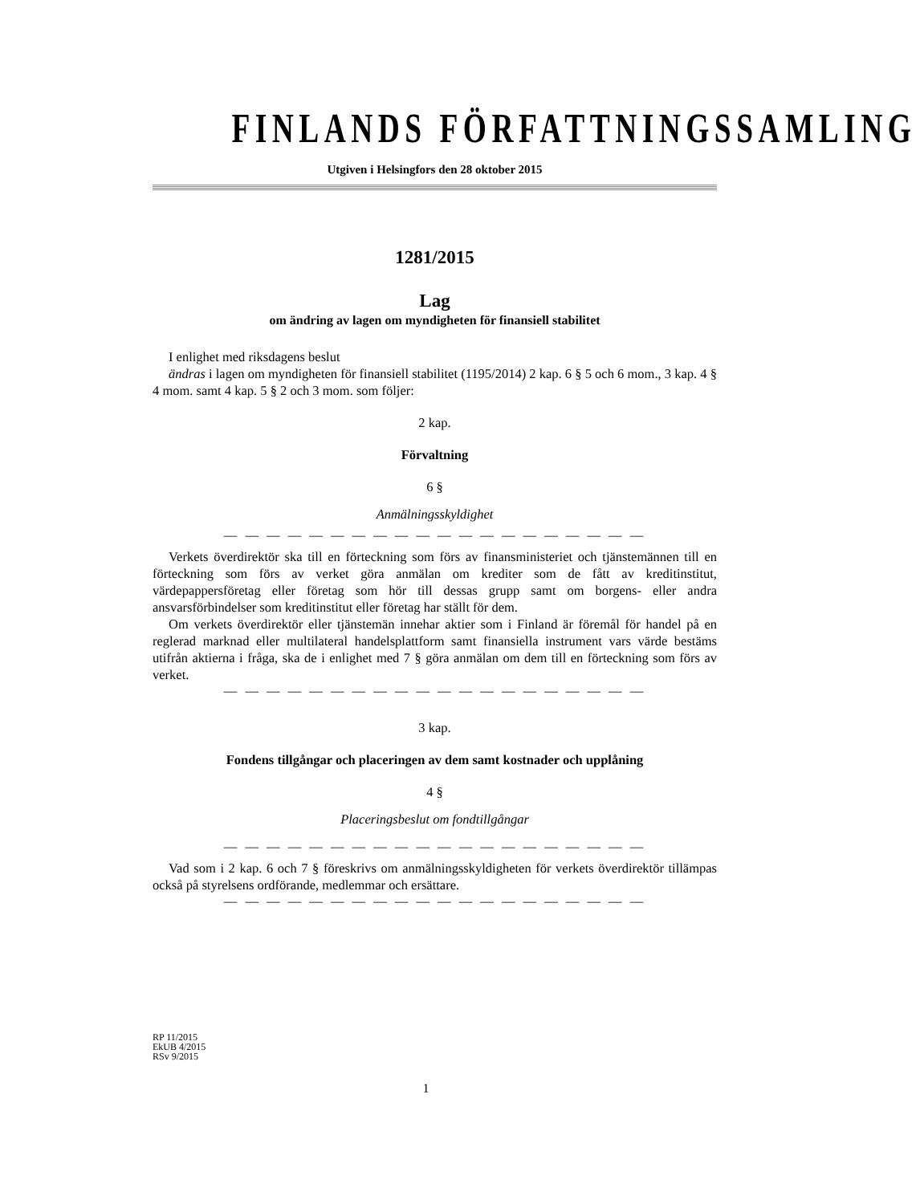FINLANDS FÖRFATTNINGSSAMLING
Utgiven i Helsingfors den 28 oktober 2015
1281/2015
Lag
om ändring av lagen om myndigheten för finansiell stabilitet
I enlighet med riksdagens beslut
ändras i lagen om myndigheten för finansiell stabilitet (1195/2014) 2 kap. 6 § 5 och 6 mom., 3 kap. 4 § 4 mom. samt 4 kap. 5 § 2 och 3 mom. som följer:
2 kap.
Förvaltning
6 §
Anmälningsskyldighet
— — — — — — — — — — — — — — — — — — — —
Verkets överdirektör ska till en förteckning som förs av finansministeriet och tjänstemännen till en förteckning som förs av verket göra anmälan om krediter som de fått av kreditinstitut, värdepappersföretag eller företag som hör till dessas grupp samt om borgens- eller andra ansvarsförbindelser som kreditinstitut eller företag har ställt för dem.
Om verkets överdirektör eller tjänstemän innehar aktier som i Finland är föremål för handel på en reglerad marknad eller multilateral handelsplattform samt finansiella instrument vars värde bestäms utifrån aktierna i fråga, ska de i enlighet med 7 § göra anmälan om dem till en förteckning som förs av verket.
— — — — — — — — — — — — — — — — — — — —
3 kap.
Fondens tillgångar och placeringen av dem samt kostnader och upplåning
4 §
Placeringsbeslut om fondtillgångar
— — — — — — — — — — — — — — — — — — — —
Vad som i 2 kap. 6 och 7 § föreskrivs om anmälningsskyldigheten för verkets överdirektör tillämpas också på styrelsens ordförande, medlemmar och ersättare.
— — — — — — — — — — — — — — — — — — — —
RP 11/2015
EkUB 4/2015
RSv 9/2015
1